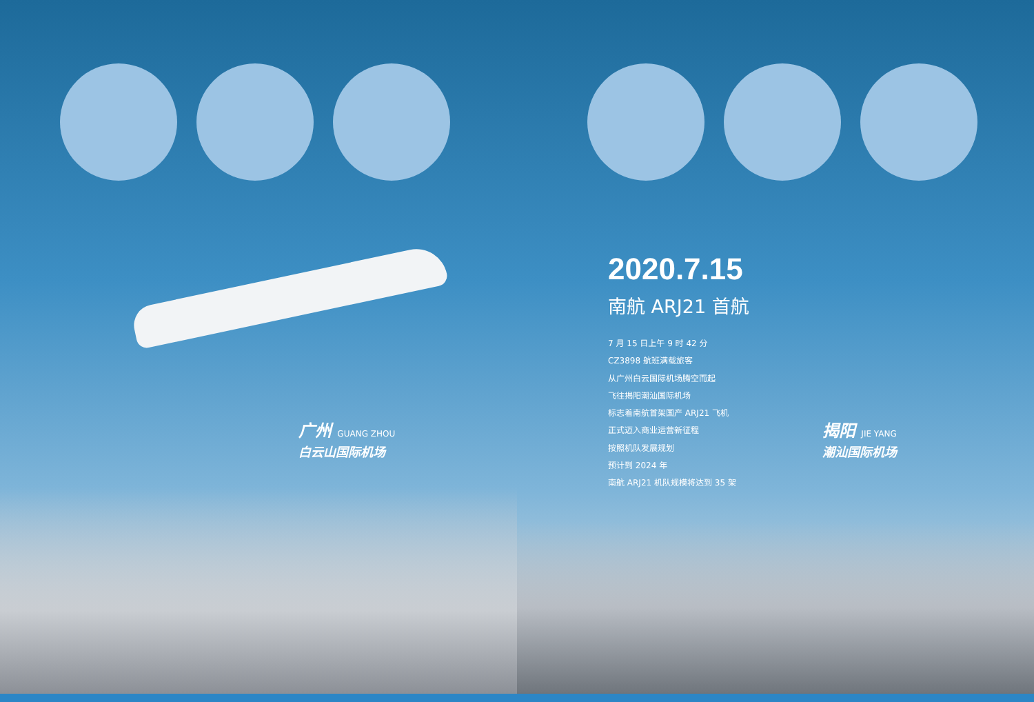2020.7.15
南航 ARJ21 首航
7 月 15 日上午 9 时 42 分
CZ3898 航班满载旅客
从广州白云国际机场腾空而起
飞往揭阳潮汕国际机场
标志着南航首架国产 ARJ21 飞机
正式迈入商业运营新征程
按照机队发展规划
预计到 2024 年
南航 ARJ21 机队规模将达到 35 架
广州 GUANG ZHOU
白云山国际机场
揭阳 JIE YANG
潮汕国际机场